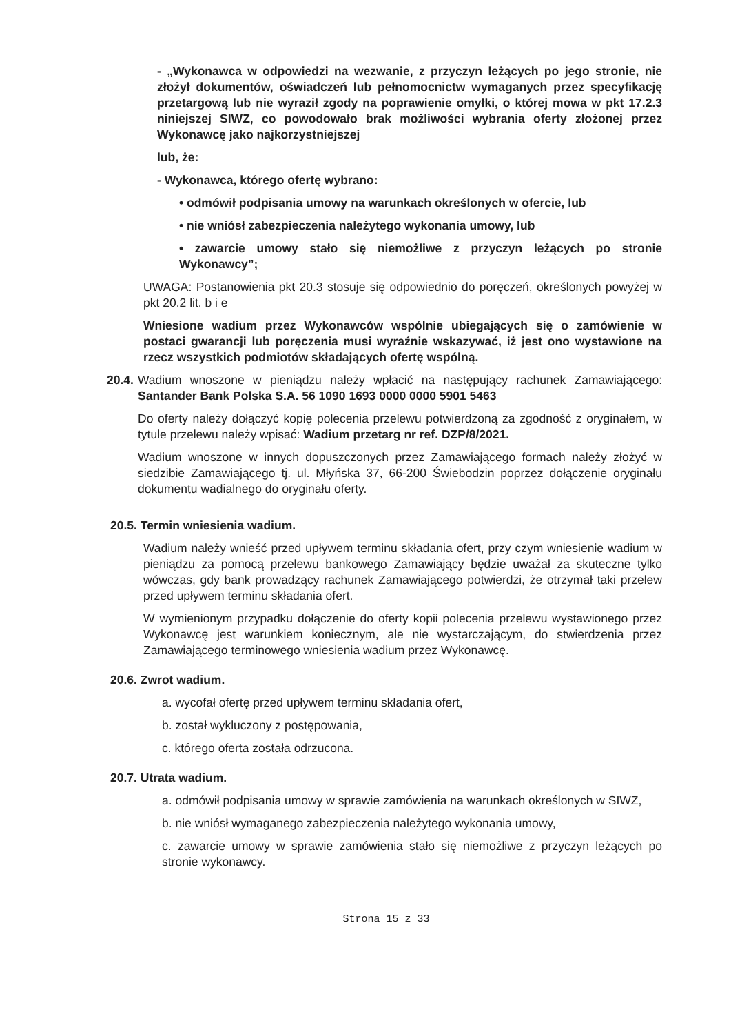- „Wykonawca w odpowiedzi na wezwanie, z przyczyn leżących po jego stronie, nie złożył dokumentów, oświadczeń lub pełnomocnictw wymaganych przez specyfikację przetargową lub nie wyraził zgody na poprawienie omyłki, o której mowa w pkt 17.2.3 niniejszej SIWZ, co powodowało brak możliwości wybrania oferty złożonej przez Wykonawcę jako najkorzystniejszej
lub, że:
- Wykonawca, którego ofertę wybrano:
• odmówił podpisania umowy na warunkach określonych w ofercie, lub
• nie wniósł zabezpieczenia należytego wykonania umowy, lub
• zawarcie umowy stało się niemożliwe z przyczyn leżących po stronie Wykonawcy”;
UWAGA: Postanowienia pkt 20.3 stosuje się odpowiednio do poręczeń, określonych powyżej w pkt 20.2 lit. b i e
Wniesione wadium przez Wykonawców wspólnie ubiegających się o zamówienie w postaci gwarancji lub poręczenia musi wyraźnie wskazywać, iż jest ono wystawione na rzecz wszystkich podmiotów składających ofertę wspólną.
20.4.
Wadium wnoszone w pieniądzu należy wpłacić na następujący rachunek Zamawiającego: Santander Bank Polska S.A. 56 1090 1693 0000 0000 5901 5463
Do oferty należy dołączyć kopię polecenia przelewu potwierdzoną za zgodność z oryginałem, w tytule przelewu należy wpisać: Wadium przetarg nr ref. DZP/8/2021.
Wadium wnoszone w innych dopuszczonych przez Zamawiającego formach należy złożyć w siedzibie Zamawiającego tj. ul. Młyńska 37, 66-200 Świebodzin poprzez dołączenie oryginału dokumentu wadialnego do oryginału oferty.
20.5. Termin wniesienia wadium.
Wadium należy wnieść przed upływem terminu składania ofert, przy czym wniesienie wadium w pieniądzu za pomocą przelewu bankowego Zamawiający będzie uważał za skuteczne tylko wówczas, gdy bank prowadzący rachunek Zamawiającego potwierdzi, że otrzymał taki przelew przed upływem terminu składania ofert.
W wymienionym przypadku dołączenie do oferty kopii polecenia przelewu wystawionego przez Wykonawcę jest warunkiem koniecznym, ale nie wystarczającym, do stwierdzenia przez Zamawiającego terminowego wniesienia wadium przez Wykonawcę.
20.6. Zwrot wadium.
a. wycofał ofertę przed upływem terminu składania ofert,
b. został wykluczony z postępowania,
c. którego oferta została odrzucona.
20.7. Utrata wadium.
a. odmówił podpisania umowy w sprawie zamówienia na warunkach określonych w SIWZ,
b. nie wniósł wymaganego zabezpieczenia należytego wykonania umowy,
c. zawarcie umowy w sprawie zamówienia stało się niemożliwe z przyczyn leżących po stronie wykonawcy.
Strona 15 z 33